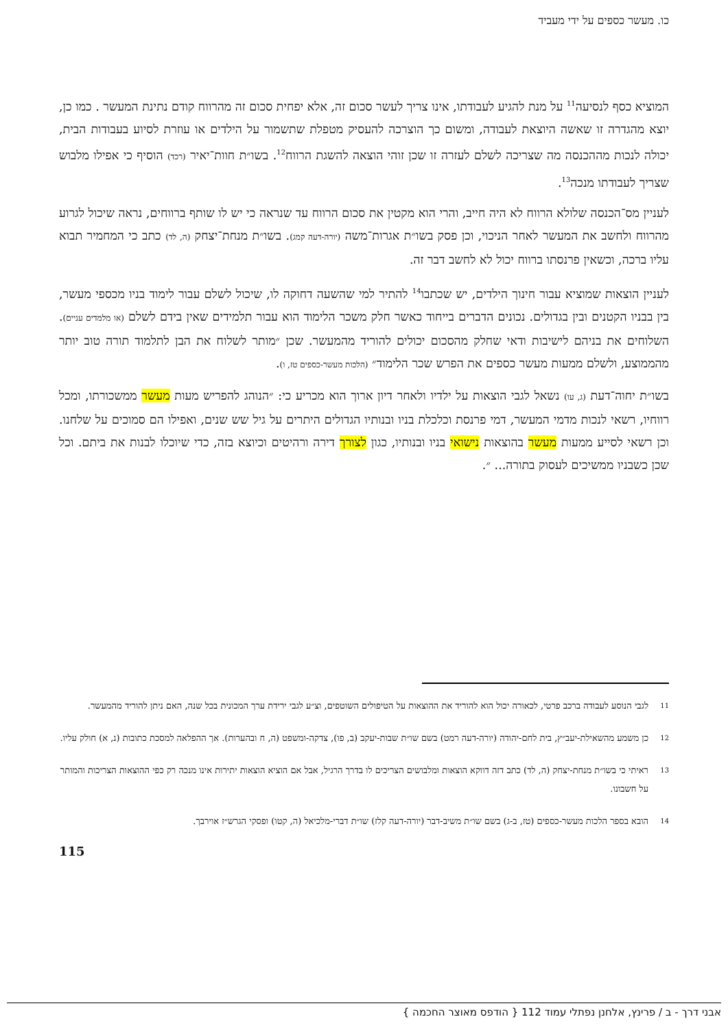כו. מעשר כספים על ידי מעביד
המוציא כסף לנסיעה<sup>11</sup> על מנת להגיע לעבודתו, אינו צריך לעשר סכום זה, אלא יפחית סכום זה מהרווח קודם נתינת המעשר . כמו כן, יוצא מהגדרה זו שאשה היוצאת לעבודה, ומשום כך הוצרכה להעסיק מטפלת שתשמור על הילדים או עוזרת לסיוע בעבודות הבית, יכולה לנכות מההכנסה מה שצריכה לשלם לעזרה זו שכן זוהי הוצאה להשגת הרווח<sup>12</sup>. בשו״ת חוות־יאיר (רכד) הוסיף כי אפילו מלבוש שצריך לעבודתו מנכה<sup>13</sup>.
לעניין מס־הכנסה שלולא הרווח לא היה חייב, והרי הוא מקטין את סכום הרווח עד שנראה כי יש לו שותף ברווחים, נראה שיכול לגרוע מהרווח ולחשב את המעשר לאחר הניכוי, וכן פסק בשו״ת אגרות־משה (יורה-דעה קמג). בשו״ת מנחת־יצחק (ה, לד) כתב כי המחמיר תבוא עליו ברכה, וכשאין פרנסתו ברווח יכול לא לחשב דבר זה.
לעניין הוצאות שמוציא עבור חינוך הילדים, יש שכתבו<sup>14</sup> להתיר למי שהשעה דחוקה לו, שיכול לשלם עבור לימוד בניו מכספי מעשר, בין בבניו הקטנים ובין בגדולים. נכונים הדברים בייחוד כאשר חלק משכר הלימוד הוא עבור תלמידים שאין בידם לשלם (או מלמדים עניים). השלוחים את בניהם לישיבות ודאי שחלק מהסכום יכולים להוריד מהמעשר. שכן ״מותר לשלוח את הבן לתלמוד תורה טוב יותר מהממוצע, ולשלם ממעות מעשר כספים את הפרש שכר הלימוד״ (הלכות מעשר-כספים טז, ו).
בשו״ת יחוה־דעת (ג, עו) נשאל לגבי הוצאות על ילדיו ולאחר דיון ארוך הוא מכריע כי: ״הנוהג להפריש מעות מעשר ממשכורתו, ומכל רווחיו, רשאי לנכות מדמי המעשר, דמי פרנסת וכלכלת בניו ובנותיו הגדולים היתרים על גיל שש שנים, ואפילו הם סמוכים על שלחנו. וכן רשאי לסייע ממעות מעשר בהוצאות נישואי בניו ובנותיו, כגון לצורך דירה ורהיטים וכיוצא בזה, כדי שיוכלו לבנות את ביתם. וכל שכן כשבניו ממשיכים לעסוק בתורה... ״.
<sup>11</sup>
לגבי הנוסע לעבודה ברכב פרטי, לכאורה יכול הוא להוריד את ההוצאות על הטיפולים השוטפים, וצ״ע לגבי ירידת ערך המכונית בכל שנה, האם ניתן להוריד מהמעשר.
<sup>12</sup>
כן משמע מהשאילת-יעב״ץ, בית לחם-יהודה (יורה-דעה רמט) בשם שו״ת שבות-יעקב (ב, פו), צדקה-ומשפט (ה, ח ובהערות). אך ההפלאה למסכת כתובות (נ, א) חולק עליו.
<sup>13</sup>
ראיתי כי בשו״ת מנחת-יצחק (ה, לד) כתב דזה דווקא הוצאות ומלבושים הצריכים לו בדרך הרגיל, אבל אם הוציא הוצאות יתירות אינו מנכה רק כפי ההוצאות הצריכות והמותר על חשבונו.
<sup>14</sup>
הובא בספר הלכות מעשר-כספים (טז, ב-ג) בשם שו״ת משיב-דבר (יורה-דעה קלז) שו״ת דברי-מלכיאל (ה, קטו) ופסקי הגרש״ז אוירבך.
115
אבני דרך - ב / פרינץ, אלחנן נפתלי עמוד 112 { הודפס מאוצר החכמה }